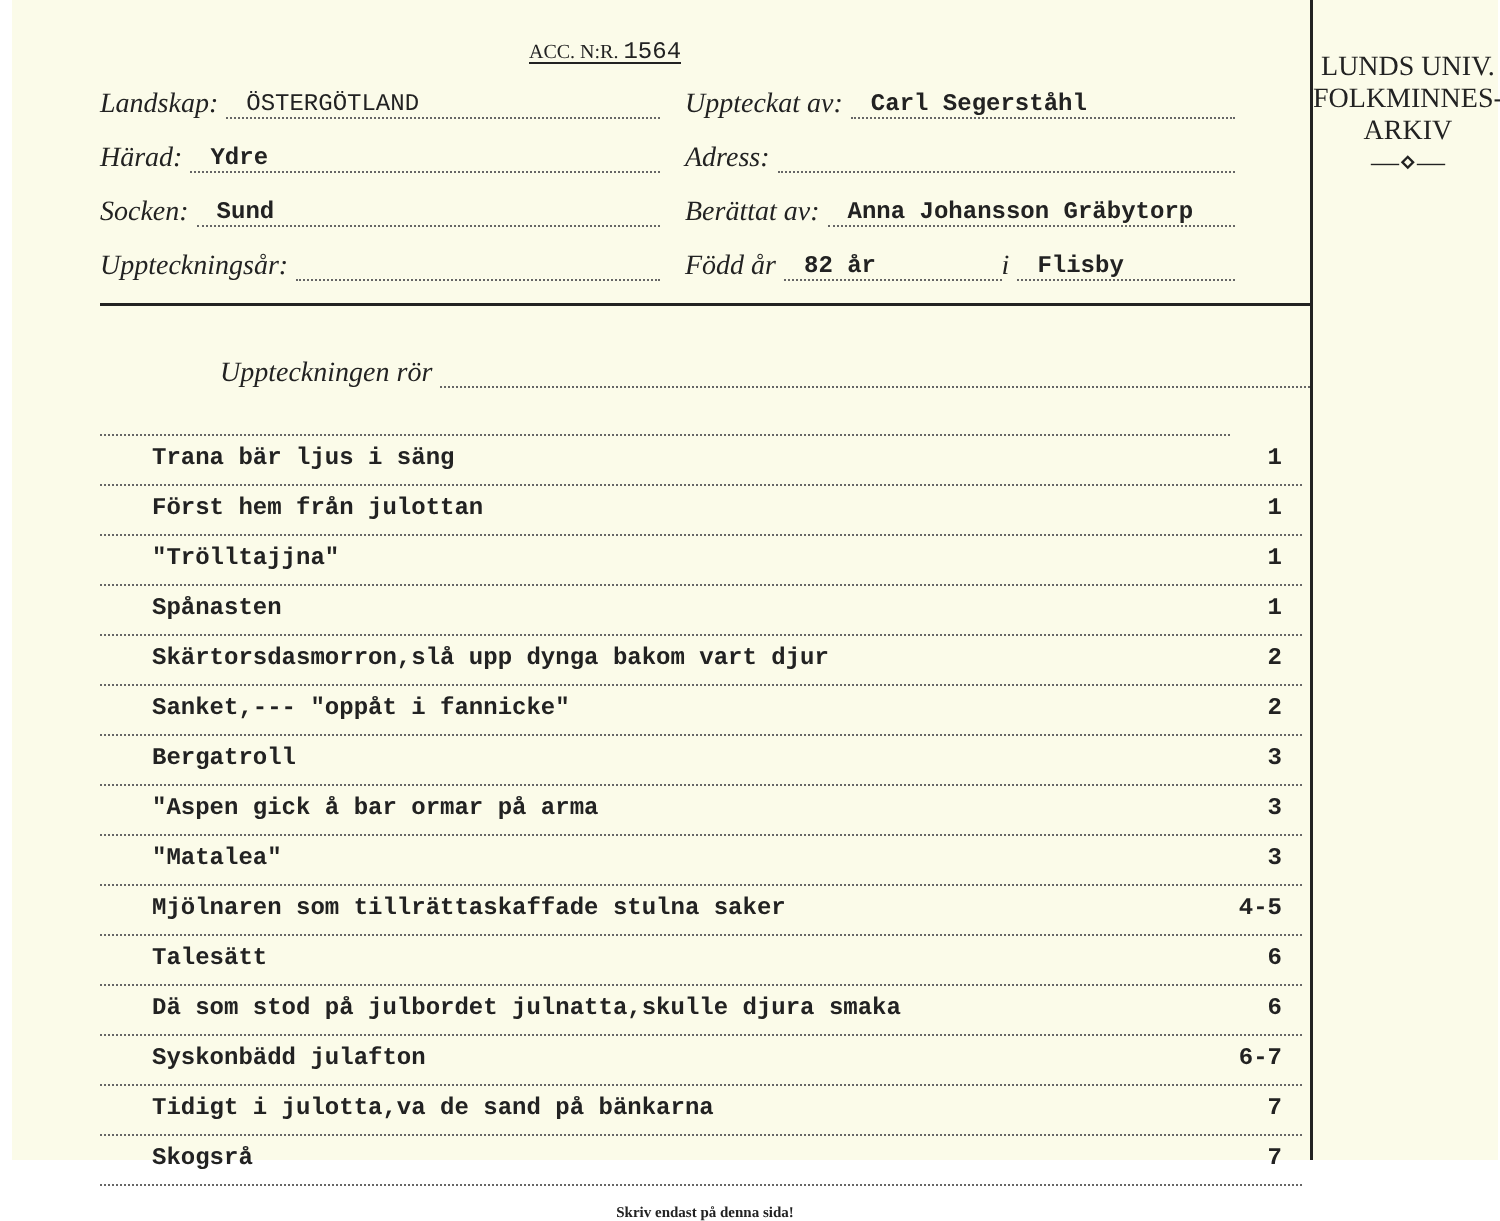ACC. N:R. 1564
Landskap: ÖSTERGÖTLAND
Uppteckat av: Carl Segerståhl
Härad: Ydre
Adress:
Socken: Sund
Berättat av: Anna Johansson Gräbytorp
Uppteckningsår:
Född år 82 år i Flisby
Uppteckningen rör
Trana bär ljus i säng 1
Först hem från julottan 1
"Trölltajjna" 1
Spånasten 1
Skärtorsdasmorron,slå upp dynga bakom vart djur 2
Sanket,--- "oppåt i fannicke" 2
Bergatroll 3
"Aspen gick å bar ormar på arma 3
"Matalea" 3
Mjölnaren som tillrättaskaffade stulna saker 4-5
Talesätt 6
Dä som stod på julbordet julnatta,skulle djura smaka 6
Syskonbädd julafton 6-7
Tidigt i julotta,va de sand på bänkarna 7
Skogsrå 7
Skriv endast på denna sida!
LUNDS UNIV.
FOLKMINNES-
ARKIV
—⋄—